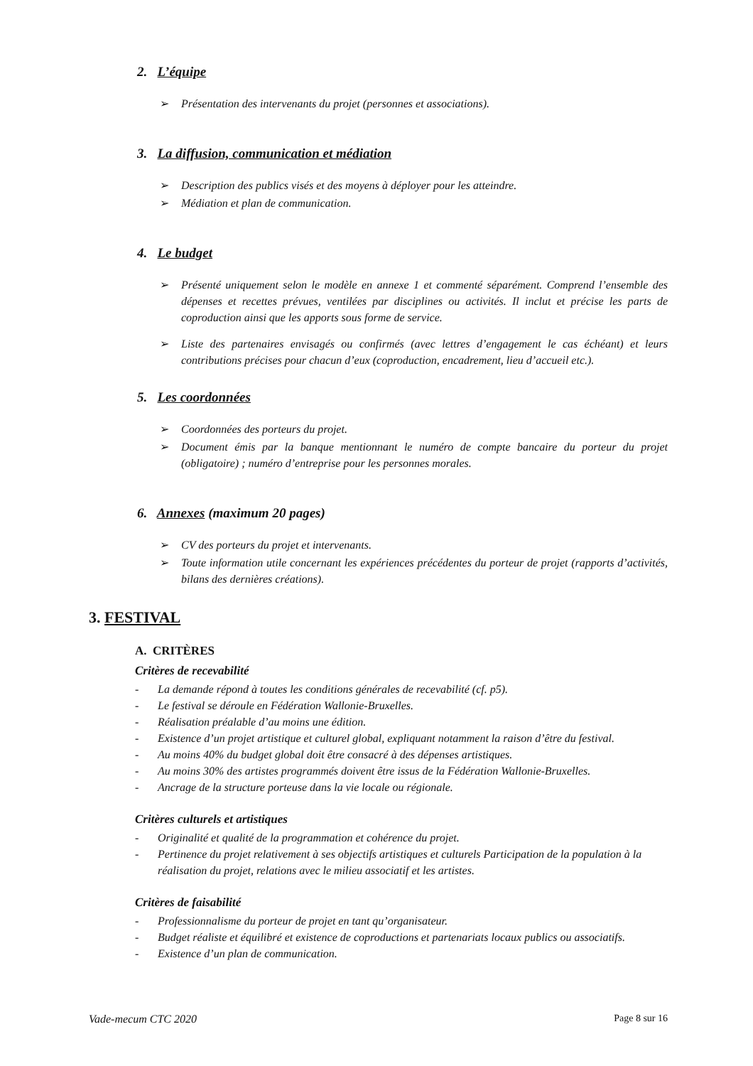2. L’équipe
➢ Présentation des intervenants du projet (personnes et associations).
3. La diffusion, communication et médiation
➢ Description des publics visés et des moyens à déployer pour les atteindre.
➢ Médiation et plan de communication.
4. Le budget
➢ Présenté uniquement selon le modèle en annexe 1 et commenté séparément. Comprend l’ensemble des dépenses et recettes prévues, ventilées par disciplines ou activités. Il inclut et précise les parts de coproduction ainsi que les apports sous forme de service.
➢ Liste des partenaires envisagés ou confirmés (avec lettres d’engagement le cas échéant) et leurs contributions précises pour chacun d’eux (coproduction, encadrement, lieu d’accueil etc.).
5. Les coordonnées
➢ Coordonnées des porteurs du projet.
➢ Document émis par la banque mentionnant le numéro de compte bancaire du porteur du projet (obligatoire) ; numéro d’entreprise pour les personnes morales.
6. Annexes (maximum 20 pages)
➢ CV des porteurs du projet et intervenants.
➢ Toute information utile concernant les expériences précédentes du porteur de projet (rapports d’activités, bilans des dernières créations).
3. FESTIVAL
A. CRITÈRES
Critères de recevabilité
- La demande répond à toutes les conditions générales de recevabilité (cf. p5).
- Le festival se déroule en Fédération Wallonie-Bruxelles.
- Réalisation préalable d’au moins une édition.
- Existence d’un projet artistique et culturel global, expliquant notamment la raison d’être du festival.
- Au moins 40% du budget global doit être consacré à des dépenses artistiques.
- Au moins 30% des artistes programmés doivent être issus de la Fédération Wallonie-Bruxelles.
- Ancrage de la structure porteuse dans la vie locale ou régionale.
Critères culturels et artistiques
- Originalité et qualité de la programmation et cohérence du projet.
- Pertinence du projet relativement à ses objectifs artistiques et culturels Participation de la population à la réalisation du projet, relations avec le milieu associatif et les artistes.
Critères de faisabilité
- Professionnalisme du porteur de projet en tant qu’organisateur.
- Budget réaliste et équilibré et existence de coproductions et partenariats locaux publics ou associatifs.
- Existence d’un plan de communication.
Vade-mecum CTC 2020 Page 8 sur 16